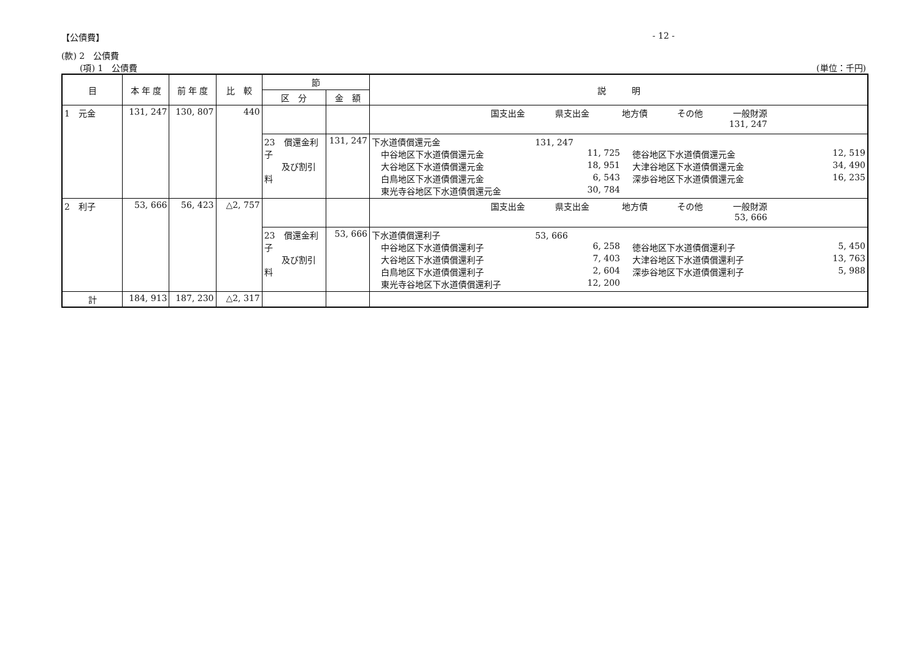【公債費】 - 12 -
(款) 2　公債費
(項) 1　公債費 (単位：千円)
| 目 | 本 年 度 | 前 年 度 | 比 較 | 節 | | 説 明 |
| --- | --- | --- | --- | --- | --- | --- |
| | | | | 区 分 | 金 額 | |
| 1 元金 | 131, 247 | 130, 807 | 440 | | | 国支出金 県支出金 地方債 その他 一般財源 131, 247 |
| | | | | 23 償還金利子 及び割引料 | 131, 247 | 下水道債償還元金 131, 247 中谷地区下水道債償還元金 11, 725 徳谷地区下水道債償還元金 12, 519 大谷地区下水道債償還元金 18, 951 大津谷地区下水道債償還元金 34, 490 白鳥地区下水道債償還元金 6, 543 深歩谷地区下水道債償還元金 16, 235 東光寺谷地区下水道債償還元金 30, 784 |
| 2 利子 | 53, 666 | 56, 423 | △2, 757 | | | 国支出金 県支出金 地方債 その他 一般財源 53, 666 |
| | | | | 23 償還金利子 及び割引料 | 53, 666 | 下水道債償還利子 53, 666 中谷地区下水道債償還利子 6, 258 徳谷地区下水道債償還利子 5, 450 大谷地区下水道債償還利子 7, 403 大津谷地区下水道債償還利子 13, 763 白鳥地区下水道債償還利子 2, 604 深歩谷地区下水道債償還利子 5, 988 東光寺谷地区下水道債償還利子 12, 200 |
| 計 | 184, 913 | 187, 230 | △2, 317 | | | |